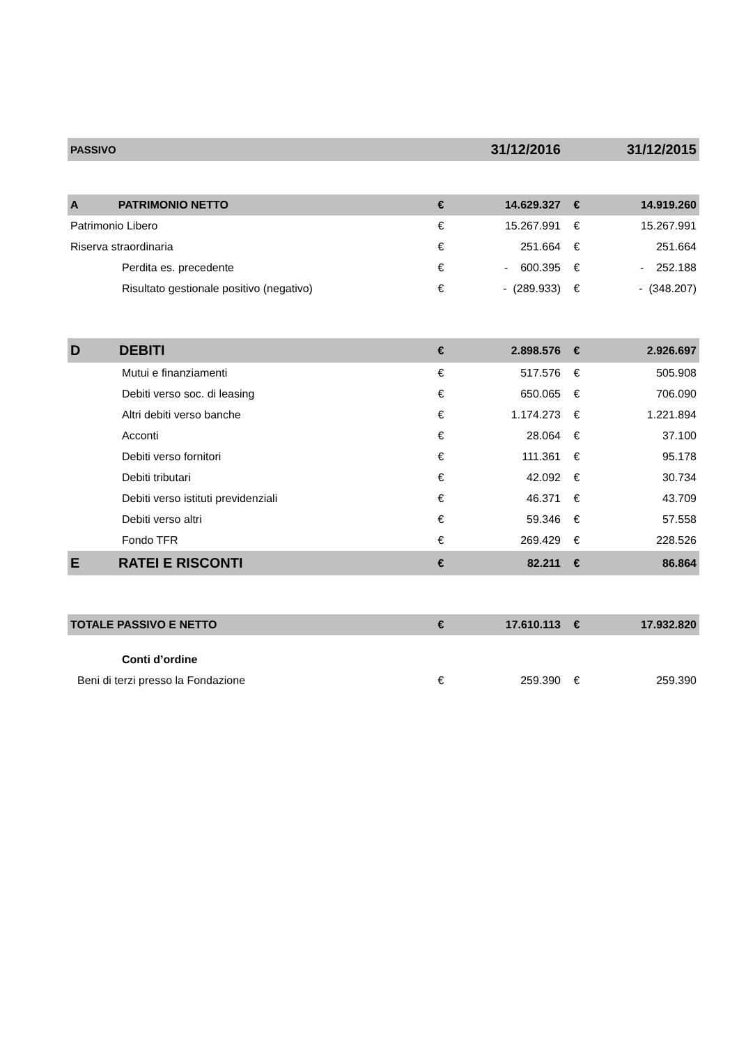| PASSIVO | | 31/12/2016 | | 31/12/2015 |
| --- | --- | --- | --- | --- |
| A PATRIMONIO NETTO | € | 14.629.327 | € | 14.919.260 |
| Patrimonio Libero | € | 15.267.991 | € | 15.267.991 |
| Riserva straordinaria | € | 251.664 | € | 251.664 |
| Perdita es. precedente | € | - 600.395 | € | - 252.188 |
| Risultato gestionale positivo (negativo) | € | - (289.933) | € | - (348.207) |
| D DEBITI | € | 2.898.576 | € | 2.926.697 |
| Mutui e finanziamenti | € | 517.576 | € | 505.908 |
| Debiti verso soc. di leasing | € | 650.065 | € | 706.090 |
| Altri debiti verso banche | € | 1.174.273 | € | 1.221.894 |
| Acconti | € | 28.064 | € | 37.100 |
| Debiti verso fornitori | € | 111.361 | € | 95.178 |
| Debiti tributari | € | 42.092 | € | 30.734 |
| Debiti verso istituti previdenziali | € | 46.371 | € | 43.709 |
| Debiti verso altri | € | 59.346 | € | 57.558 |
| Fondo TFR | € | 269.429 | € | 228.526 |
| E RATEI E RISCONTI | € | 82.211 | € | 86.864 |
| TOTALE PASSIVO E NETTO | € | 17.610.113 | € | 17.932.820 |
| Conti d’ordine | | | | |
| Beni di terzi presso la Fondazione | € | 259.390 | € | 259.390 |